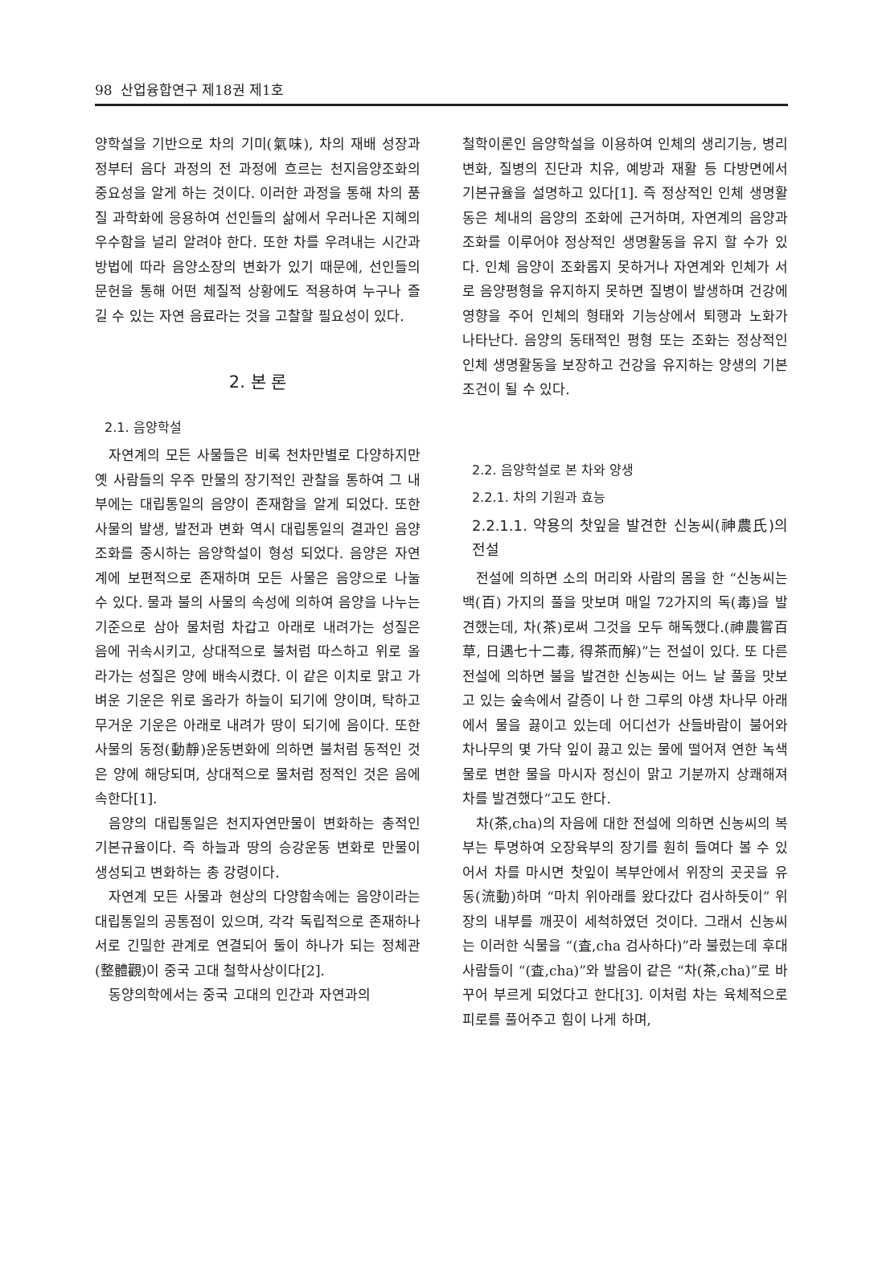98 산업융합연구 제18권 제1호
양학설을 기반으로 차의 기미(氣味), 차의 재배 성장과정부터 음다 과정의 전 과정에 흐르는 천지음양조화의 중요성을 알게 하는 것이다. 이러한 과정을 통해 차의 품질 과학화에 응용하여 선인들의 삶에서 우러나온 지혜의 우수함을 널리 알려야 한다. 또한 차를 우려내는 시간과 방법에 따라 음양소장의 변화가 있기 때문에, 선인들의 문헌을 통해 어떤 체질적 상황에도 적용하여 누구나 즐길 수 있는 자연 음료라는 것을 고찰할 필요성이 있다.
2. 본 론
2.1. 음양학설
자연계의 모든 사물들은 비록 천차만별로 다양하지만 옛 사람들의 우주 만물의 장기적인 관찰을 통하여 그 내부에는 대립통일의 음양이 존재함을 알게 되었다. 또한 사물의 발생, 발전과 변화 역시 대립통일의 결과인 음양조화를 중시하는 음양학설이 형성 되었다. 음양은 자연계에 보편적으로 존재하며 모든 사물은 음양으로 나눌 수 있다. 물과 불의 사물의 속성에 의하여 음양을 나누는 기준으로 삼아 물처럼 차갑고 아래로 내려가는 성질은 음에 귀속시키고, 상대적으로 불처럼 따스하고 위로 올라가는 성질은 양에 배속시켰다. 이 같은 이치로 맑고 가벼운 기운은 위로 올라가 하늘이 되기에 양이며, 탁하고 무거운 기운은 아래로 내려가 땅이 되기에 음이다. 또한 사물의 동정(動靜)운동변화에 의하면 불처럼 동적인 것은 양에 해당되며, 상대적으로 물처럼 정적인 것은 음에 속한다[1].
음양의 대립통일은 천지자연만물이 변화하는 총적인 기본규율이다. 즉 하늘과 땅의 승강운동 변화로 만물이 생성되고 변화하는 총 강령이다.
자연계 모든 사물과 현상의 다양함속에는 음양이라는 대립통일의 공통점이 있으며, 각각 독립적으로 존재하나 서로 긴밀한 관계로 연결되어 둘이 하나가 되는 정체관(整體觀)이 중국 고대 철학사상이다[2].
동양의학에서는 중국 고대의 인간과 자연과의
철학이론인 음양학설을 이용하여 인체의 생리기능, 병리변화, 질병의 진단과 치유, 예방과 재활 등 다방면에서 기본규율을 설명하고 있다[1]. 즉 정상적인 인체 생명활동은 체내의 음양의 조화에 근거하며, 자연계의 음양과 조화를 이루어야 정상적인 생명활동을 유지 할 수가 있다. 인체 음양이 조화롭지 못하거나 자연계와 인체가 서로 음양평형을 유지하지 못하면 질병이 발생하며 건강에 영향을 주어 인체의 형태와 기능상에서 퇴행과 노화가 나타난다. 음양의 동태적인 평형 또는 조화는 정상적인 인체 생명활동을 보장하고 건강을 유지하는 양생의 기본 조건이 될 수 있다.
2.2. 음양학설로 본 차와 양생
2.2.1. 차의 기원과 효능
2.2.1.1. 약용의 찻잎을 발견한 신농씨(神農氏)의 전설
전설에 의하면 소의 머리와 사람의 몸을 한 “신농씨는 백(百) 가지의 풀을 맛보며 매일 72가지의 독(毒)을 발견했는데, 차(茶)로써 그것을 모두 해독했다.(神農嘗百草, 日遇七十二毒, 得茶而解)”는 전설이 있다. 또 다른 전설에 의하면 불을 발견한 신농씨는 어느 날 풀을 맛보고 있는 숲속에서 갈증이 나 한 그루의 야생 차나무 아래에서 물을 끓이고 있는데 어디선가 산들바람이 불어와 차나무의 몇 가닥 잎이 끓고 있는 물에 떨어져 연한 녹색물로 변한 물을 마시자 정신이 맑고 기분까지 상쾌해져 차를 발견했다“고도 한다.
차(茶,cha)의 자음에 대한 전설에 의하면 신농씨의 복부는 투명하여 오장육부의 장기를 훤히 들여다 볼 수 있어서 차를 마시면 찻잎이 복부안에서 위장의 곳곳을 유동(流動)하며 “마치 위아래를 왔다갔다 검사하듯이” 위장의 내부를 깨끗이 세척하였던 것이다. 그래서 신농씨는 이러한 식물을 “(査,cha 검사하다)”라 불렀는데 후대 사람들이 “(査,cha)”와 발음이 같은 “차(茶,cha)”로 바꾸어 부르게 되었다고 한다[3]. 이처럼 차는 육체적으로 피로를 풀어주고 힘이 나게 하며,